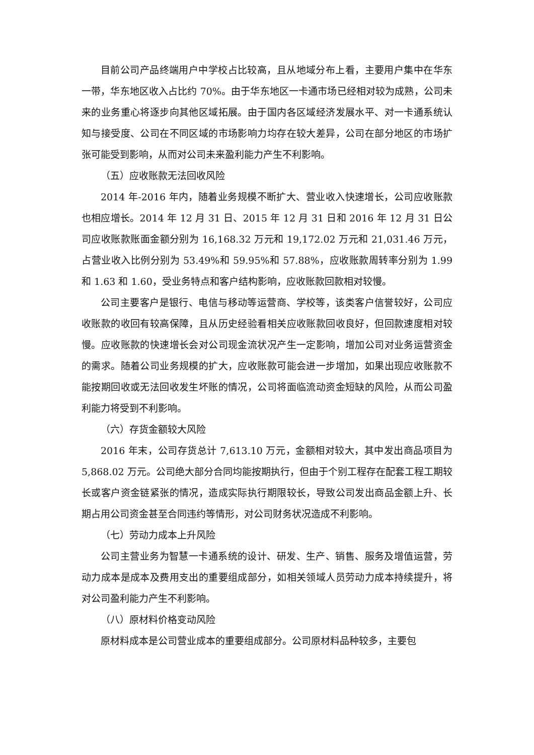目前公司产品终端用户中学校占比较高，且从地域分布上看，主要用户集中在华东一带，华东地区收入占比约 70%。由于华东地区一卡通市场已经相对较为成熟，公司未来的业务重心将逐步向其他区域拓展。由于国内各区域经济发展水平、对一卡通系统认知与接受度、公司在不同区域的市场影响力均存在较大差异，公司在部分地区的市场扩张可能受到影响，从而对公司未来盈利能力产生不利影响。
（五）应收账款无法回收风险
2014 年-2016 年内，随着业务规模不断扩大、营业收入快速增长，公司应收账款也相应增长。2014 年 12 月 31 日、2015 年 12 月 31 日和 2016 年 12 月 31 日公司应收账款账面金额分别为 16,168.32 万元和 19,172.02 万元和 21,031.46 万元，占营业收入比例分别为 53.49%和 59.95%和 57.88%，应收账款周转率分别为 1.99 和 1.63 和 1.60，受业务特点和客户结构影响，应收账款回款相对较慢。
公司主要客户是银行、电信与移动等运营商、学校等，该类客户信誉较好，公司应收账款的收回有较高保障，且从历史经验看相关应收账款回收良好，但回款速度相对较慢。应收账款的快速增长会对公司现金流状况产生一定影响，增加公司对业务运营资金的需求。随着公司业务规模的扩大，应收账款可能会进一步增加，如果出现应收账款不能按期回收或无法回收发生坏账的情况，公司将面临流动资金短缺的风险，从而公司盈利能力将受到不利影响。
（六）存货金额较大风险
2016 年末，公司存货总计 7,613.10 万元，金额相对较大，其中发出商品项目为 5,868.02 万元。公司绝大部分合同均能按期执行，但由于个别工程存在配套工程工期较长或客户资金链紧张的情况，造成实际执行期限较长，导致公司发出商品金额上升、长期占用公司资金甚至合同违约等情形，对公司财务状况造成不利影响。
（七）劳动力成本上升风险
公司主营业务为智慧一卡通系统的设计、研发、生产、销售、服务及增值运营，劳动力成本是成本及费用支出的重要组成部分，如相关领域人员劳动力成本持续提升，将对公司盈利能力产生不利影响。
（八）原材料价格变动风险
原材料成本是公司营业成本的重要组成部分。公司原材料品种较多，主要包